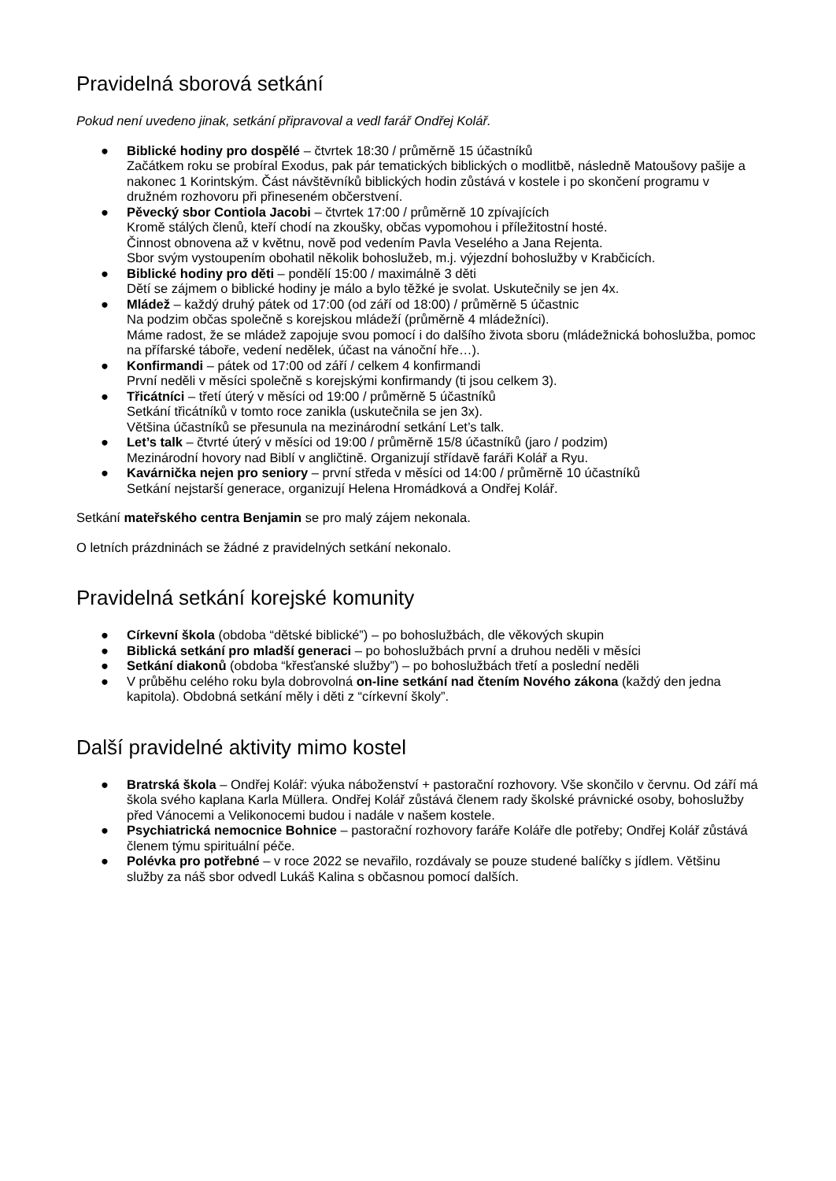Pravidelná sborová setkání
Pokud není uvedeno jinak, setkání připravoval a vedl farář Ondřej Kolář.
● Biblické hodiny pro dospělé – čtvrtek 18:30 / průměrně 15 účastníků
Začátkem roku se probíral Exodus, pak pár tematických biblických o modlitbě, následně Matoušovy pašije a nakonec 1 Korintským. Část návštěvníků biblických hodin zůstává v kostele i po skončení programu v družném rozhovoru při přineseném občerstvení.
● Pěvecký sbor Contiola Jacobi – čtvrtek 17:00 / průměrně 10 zpívajících
Kromě stálých členů, kteří chodí na zkoušky, občas vypomohou i příležitostní hosté.
Činnost obnovena až v květnu, nově pod vedením Pavla Veselého a Jana Rejenta.
Sbor svým vystoupením obohatil několik bohoslužeb, m.j. výjezdní bohoslužby v Krabčicích.
● Biblické hodiny pro děti – pondělí 15:00 / maximálně 3 děti
Dětí se zájmem o biblické hodiny je málo a bylo těžké je svolat. Uskutečnily se jen 4x.
● Mládež – každý druhý pátek od 17:00 (od září od 18:00) / průměrně 5 účastnic
Na podzim občas společně s korejskou mládeží (průměrně 4 mládežníci).
Máme radost, že se mládež zapojuje svou pomocí i do dalšího života sboru (mládežnická bohoslužba, pomoc na přífarské táboře, vedení nedělek, účast na vánoční hře…).
● Konfirmandi – pátek od 17:00 od září / celkem 4 konfirmandi
První neděli v měsíci společně s korejskými konfirmandy (ti jsou celkem 3).
● Třicátníci – třetí úterý v měsíci od 19:00 / průměrně 5 účastníků
Setkání třicátníků v tomto roce zanikla (uskutečnila se jen 3x).
Většina účastníků se přesunula na mezinárodní setkání Let’s talk.
● Let’s talk – čtvrté úterý v měsíci od 19:00 / průměrně 15/8 účastníků (jaro / podzim)
Mezinárodní hovory nad Biblí v angličtině. Organizují střídavě faráři Kolář a Ryu.
● Kavárnička nejen pro seniory – první středa v měsíci od 14:00 / průměrně 10 účastníků
Setkání nejstarší generace, organizují Helena Hromádková a Ondřej Kolář.
Setkání mateřského centra Benjamin se pro malý zájem nekonala.
O letních prázdninách se žádné z pravidelných setkání nekonalo.
Pravidelná setkání korejské komunity
● Církevní škola (obdoba “dětské biblické”) – po bohoslužbách, dle věkových skupin
● Biblická setkání pro mladší generaci – po bohoslužbách první a druhou neděli v měsíci
● Setkání diakonů (obdoba “křesťanské služby”) – po bohoslužbách třetí a poslední neděli
● V průběhu celého roku byla dobrovolná on-line setkání nad čtením Nového zákona (každý den jedna kapitola). Obdobná setkání měly i děti z “církevní školy”.
Další pravidelné aktivity mimo kostel
● Bratrská škola – Ondřej Kolář: výuka náboženství + pastorační rozhovory. Vše skončilo v červnu. Od září má škola svého kaplana Karla Müllera. Ondřej Kolář zůstává členem rady školské právnické osoby, bohoslužby před Vánocemi a Velikonocemi budou i nadále v našem kostele.
● Psychiatrická nemocnice Bohnice – pastorační rozhovory faráře Koláře dle potřeby; Ondřej Kolář zůstává členem týmu spirituální péče.
● Polévka pro potřebné – v roce 2022 se nevařilo, rozdávaly se pouze studené balíčky s jídlem. Většinu služby za náš sbor odvedl Lukáš Kalina s občasnou pomocí dalších.